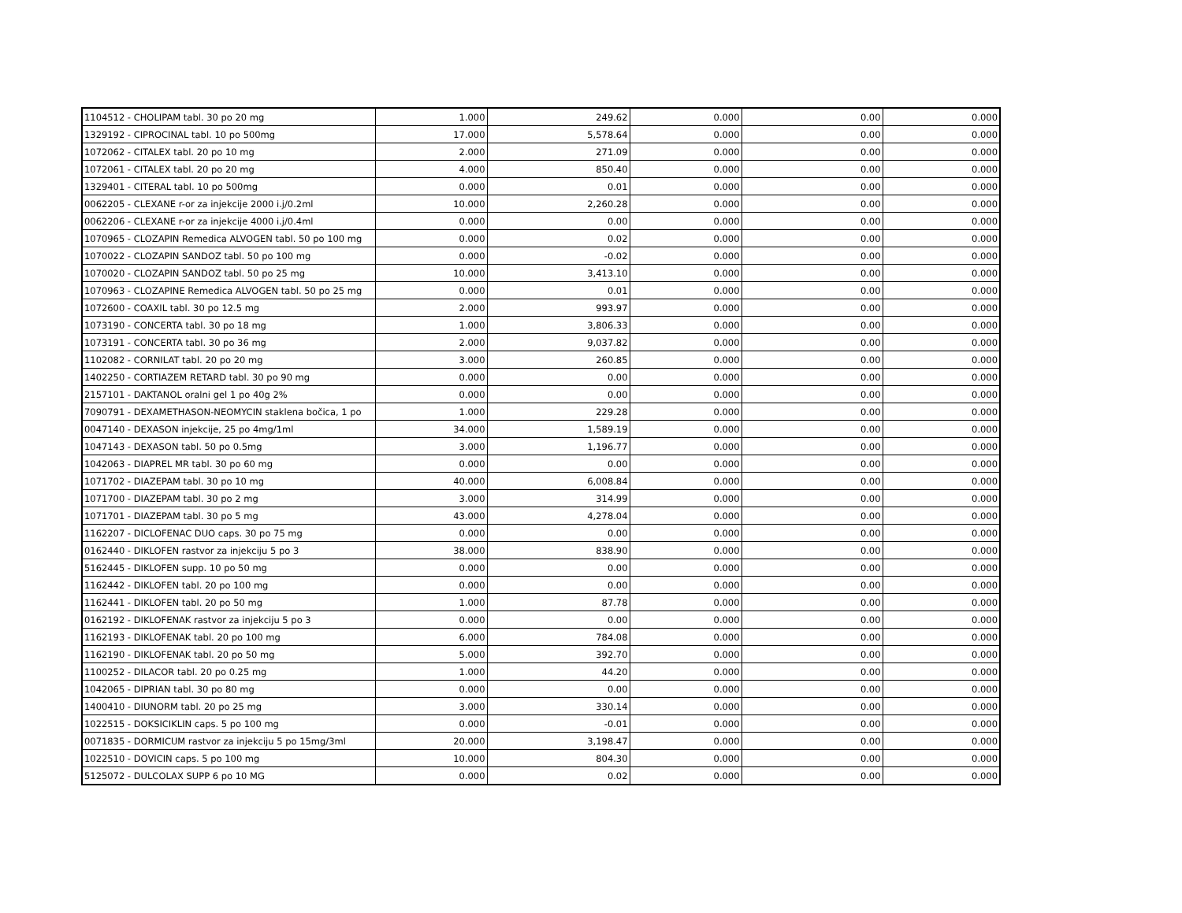| 1104512 - CHOLIPAM tabl. 30 po 20 mg | 1.000 | 249.62 | 0.000 | 0.00 | 0.000 |
| 1329192 - CIPROCINAL tabl. 10 po 500mg | 17.000 | 5,578.64 | 0.000 | 0.00 | 0.000 |
| 1072062 - CITALEX tabl. 20 po 10 mg | 2.000 | 271.09 | 0.000 | 0.00 | 0.000 |
| 1072061 - CITALEX tabl. 20 po 20 mg | 4.000 | 850.40 | 0.000 | 0.00 | 0.000 |
| 1329401 - CITERAL tabl. 10 po 500mg | 0.000 | 0.01 | 0.000 | 0.00 | 0.000 |
| 0062205 - CLEXANE r-or za injekcije 2000 i.j/0.2ml | 10.000 | 2,260.28 | 0.000 | 0.00 | 0.000 |
| 0062206 - CLEXANE r-or za injekcije 4000 i.j/0.4ml | 0.000 | 0.00 | 0.000 | 0.00 | 0.000 |
| 1070965 - CLOZAPIN Remedica ALVOGEN tabl. 50 po 100 mg | 0.000 | 0.02 | 0.000 | 0.00 | 0.000 |
| 1070022 - CLOZAPIN SANDOZ tabl. 50 po 100 mg | 0.000 | -0.02 | 0.000 | 0.00 | 0.000 |
| 1070020 - CLOZAPIN SANDOZ tabl. 50 po 25 mg | 10.000 | 3,413.10 | 0.000 | 0.00 | 0.000 |
| 1070963 - CLOZAPINE Remedica ALVOGEN tabl. 50 po 25 mg | 0.000 | 0.01 | 0.000 | 0.00 | 0.000 |
| 1072600 - COAXIL tabl. 30 po 12.5 mg | 2.000 | 993.97 | 0.000 | 0.00 | 0.000 |
| 1073190 - CONCERTA tabl. 30 po 18 mg | 1.000 | 3,806.33 | 0.000 | 0.00 | 0.000 |
| 1073191 - CONCERTA tabl. 30 po 36 mg | 2.000 | 9,037.82 | 0.000 | 0.00 | 0.000 |
| 1102082 - CORNILAT tabl. 20 po 20 mg | 3.000 | 260.85 | 0.000 | 0.00 | 0.000 |
| 1402250 - CORTIAZEM RETARD tabl. 30 po 90 mg | 0.000 | 0.00 | 0.000 | 0.00 | 0.000 |
| 2157101 - DAKTANOL oralni gel 1 po 40g 2% | 0.000 | 0.00 | 0.000 | 0.00 | 0.000 |
| 7090791 - DEXAMETHASON-NEOMYCIN staklena bočica, 1 po | 1.000 | 229.28 | 0.000 | 0.00 | 0.000 |
| 0047140 - DEXASON injekcije, 25 po 4mg/1ml | 34.000 | 1,589.19 | 0.000 | 0.00 | 0.000 |
| 1047143 - DEXASON tabl. 50 po 0.5mg | 3.000 | 1,196.77 | 0.000 | 0.00 | 0.000 |
| 1042063 - DIAPREL MR tabl. 30 po 60 mg | 0.000 | 0.00 | 0.000 | 0.00 | 0.000 |
| 1071702 - DIAZEPAM tabl. 30 po 10 mg | 40.000 | 6,008.84 | 0.000 | 0.00 | 0.000 |
| 1071700 - DIAZEPAM tabl. 30 po 2 mg | 3.000 | 314.99 | 0.000 | 0.00 | 0.000 |
| 1071701 - DIAZEPAM tabl. 30 po 5 mg | 43.000 | 4,278.04 | 0.000 | 0.00 | 0.000 |
| 1162207 - DICLOFENAC DUO caps. 30 po 75 mg | 0.000 | 0.00 | 0.000 | 0.00 | 0.000 |
| 0162440 - DIKLOFEN rastvor za injekciju 5 po 3 | 38.000 | 838.90 | 0.000 | 0.00 | 0.000 |
| 5162445 - DIKLOFEN supp. 10 po 50 mg | 0.000 | 0.00 | 0.000 | 0.00 | 0.000 |
| 1162442 - DIKLOFEN tabl. 20 po 100 mg | 0.000 | 0.00 | 0.000 | 0.00 | 0.000 |
| 1162441 - DIKLOFEN tabl. 20 po 50 mg | 1.000 | 87.78 | 0.000 | 0.00 | 0.000 |
| 0162192 - DIKLOFENAK rastvor za injekciju 5 po 3 | 0.000 | 0.00 | 0.000 | 0.00 | 0.000 |
| 1162193 - DIKLOFENAK tabl. 20 po 100 mg | 6.000 | 784.08 | 0.000 | 0.00 | 0.000 |
| 1162190 - DIKLOFENAK tabl. 20 po 50 mg | 5.000 | 392.70 | 0.000 | 0.00 | 0.000 |
| 1100252 - DILACOR tabl. 20 po 0.25 mg | 1.000 | 44.20 | 0.000 | 0.00 | 0.000 |
| 1042065 - DIPRIAN tabl. 30 po 80 mg | 0.000 | 0.00 | 0.000 | 0.00 | 0.000 |
| 1400410 - DIUNORM tabl. 20 po 25 mg | 3.000 | 330.14 | 0.000 | 0.00 | 0.000 |
| 1022515 - DOKSICIKLIN caps. 5 po 100 mg | 0.000 | -0.01 | 0.000 | 0.00 | 0.000 |
| 0071835 - DORMICUM rastvor za injekciju 5 po 15mg/3ml | 20.000 | 3,198.47 | 0.000 | 0.00 | 0.000 |
| 1022510 - DOVICIN caps. 5 po 100 mg | 10.000 | 804.30 | 0.000 | 0.00 | 0.000 |
| 5125072 - DULCOLAX SUPP 6 po 10 MG | 0.000 | 0.02 | 0.000 | 0.00 | 0.000 |